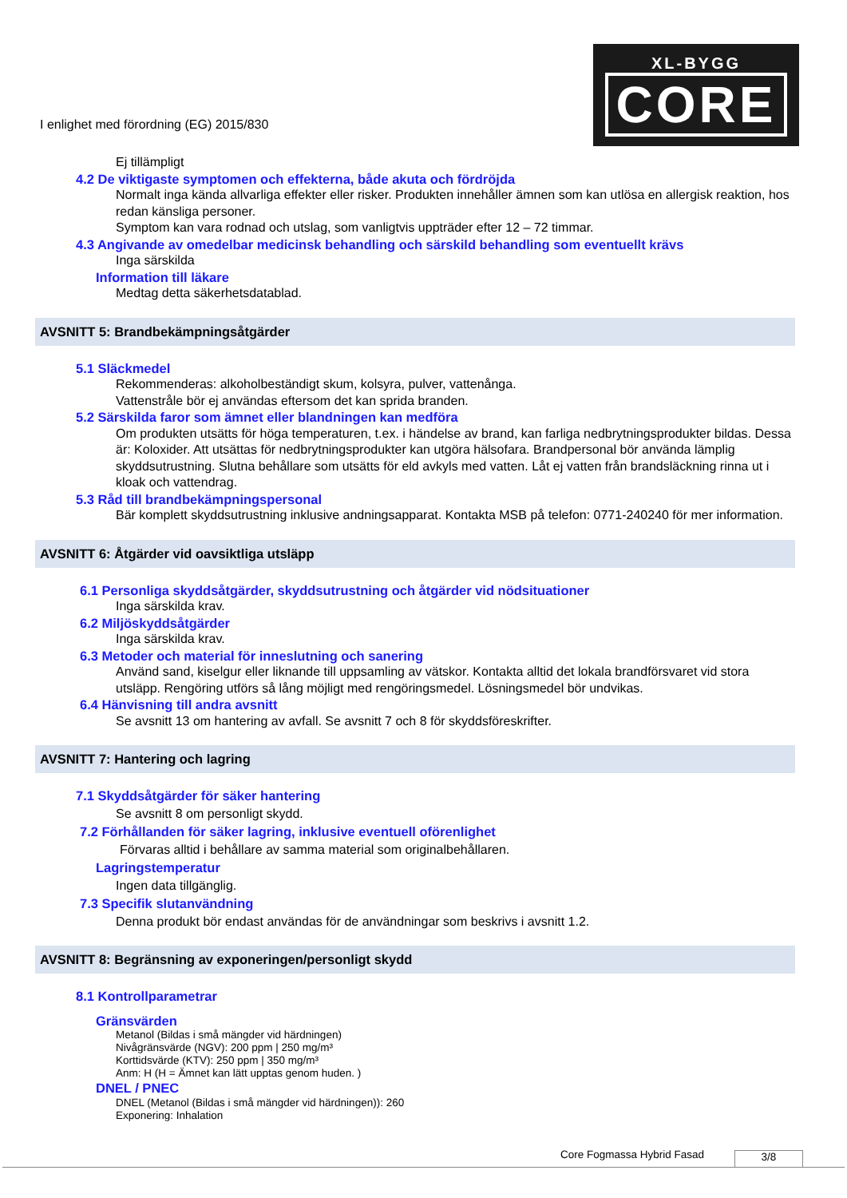I enlighet med förordning (EG) 2015/830
XL-BYGG
CORE
Ej tillämpligt
4.2 De viktigaste symptomen och effekterna, både akuta och fördröjda
Normalt inga kända allvarliga effekter eller risker. Produkten innehåller ämnen som kan utlösa en allergisk reaktion, hos redan känsliga personer.
Symptom kan vara rodnad och utslag, som vanligtvis uppträder efter 12 – 72 timmar.
4.3 Angivande av omedelbar medicinsk behandling och särskild behandling som eventuellt krävs
Inga särskilda
Information till läkare
Medtag detta säkerhetsdatablad.
AVSNITT 5: Brandbekämpningsåtgärder
5.1 Släckmedel
Rekommenderas: alkoholbeständigt skum, kolsyra, pulver, vattenånga.
Vattenstråle bör ej användas eftersom det kan sprida branden.
5.2 Särskilda faror som ämnet eller blandningen kan medföra
Om produkten utsätts för höga temperaturen, t.ex. i händelse av brand, kan farliga nedbrytningsprodukter bildas. Dessa är: Koloxider. Att utsättas för nedbrytningsprodukter kan utgöra hälsofara. Brandpersonal bör använda lämplig skyddsutrustning. Slutna behållare som utsätts för eld avkyls med vatten. Låt ej vatten från brandsläckning rinna ut i kloak och vattendrag.
5.3 Råd till brandbekämpningspersonal
Bär komplett skyddsutrustning inklusive andningsapparat. Kontakta MSB på telefon: 0771-240240 för mer information.
AVSNITT 6: Åtgärder vid oavsiktliga utsläpp
6.1 Personliga skyddsåtgärder, skyddsutrustning och åtgärder vid nödsituationer
Inga särskilda krav.
6.2 Miljöskyddsåtgärder
Inga särskilda krav.
6.3 Metoder och material för inneslutning och sanering
Använd sand, kiselgur eller liknande till uppsamling av vätskor. Kontakta alltid det lokala brandförsvaret vid stora utsläpp. Rengöring utförs så lång möjligt med rengöringsmedel. Lösningsmedel bör undvikas.
6.4 Hänvisning till andra avsnitt
Se avsnitt 13 om hantering av avfall. Se avsnitt 7 och 8 för skyddsföreskrifter.
AVSNITT 7: Hantering och lagring
7.1 Skyddsåtgärder för säker hantering
Se avsnitt 8 om personligt skydd.
7.2 Förhållanden för säker lagring, inklusive eventuell oförenlighet
Förvaras alltid i behållare av samma material som originalbehållaren.
Lagringstemperatur
Ingen data tillgänglig.
7.3 Specifik slutanvändning
Denna produkt bör endast användas för de användningar som beskrivs i avsnitt 1.2.
AVSNITT 8: Begränsning av exponeringen/personligt skydd
8.1 Kontrollparametrar
Gränsvärden
Metanol (Bildas i små mängder vid härdningen)
Nivågränsvärde (NGV): 200 ppm | 250 mg/m³
Korttidsvärde (KTV): 250 ppm | 350 mg/m³
Anm: H (H = Ämnet kan lätt upptas genom huden. )
DNEL / PNEC
DNEL (Metanol (Bildas i små mängder vid härdningen)): 260
Exponering: Inhalation
Core Fogmassa Hybrid Fasad 3/8